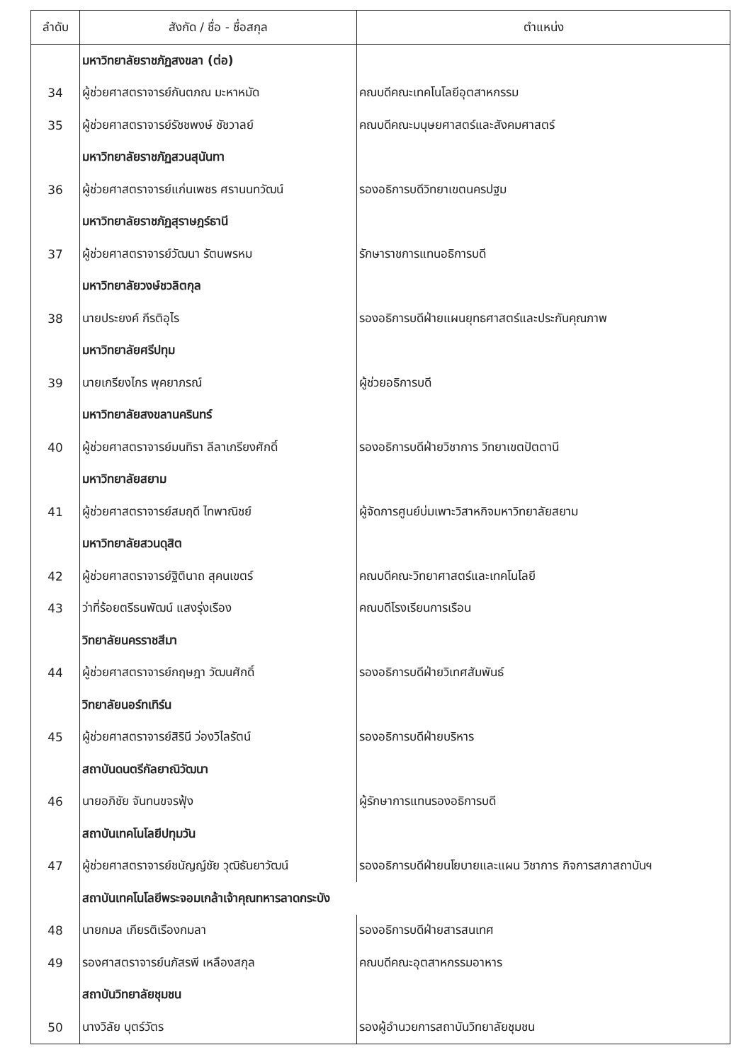| ลำดับ | สังกัด / ชื่อ - ชื่อสกุล | ตำแหน่ง |
| --- | --- | --- |
| | มหาวิทยาลัยราชภัฏสงขลา (ต่อ) | |
| 34 | ผู้ช่วยศาสตราจารย์กันตภณ มะหาหมัด | คณบดีคณะเทคโนโลยีอุตสาหกรรม |
| 35 | ผู้ช่วยศาสตราจารย์รัชชพงษ์ ชัชวาลย์ | คณบดีคณะมนุษยศาสตร์และสังคมศาสตร์ |
| | มหาวิทยาลัยราชภัฏสวนสุนันทา | |
| 36 | ผู้ช่วยศาสตราจารย์แก่นเพชร ศรานนทวัฒน์ | รองอธิการบดีวิทยาเขตนครปฐม |
| | มหาวิทยาลัยราชภัฏสุราษฎร์ธานี | |
| 37 | ผู้ช่วยศาสตราจารย์วัฒนา รัตนพรหม | รักษาราชการแทนอธิการบดี |
| | มหาวิทยาลัยวงษ์ชวลิตกุล | |
| 38 | นายประยงค์ กีรติอุไร | รองอธิการบดีฝ่ายแผนยุทธศาสตร์และประกันคุณภาพ |
| | มหาวิทยาลัยศรีปทุม | |
| 39 | นายเกรียงไกร พุคยาภรณ์ | ผู้ช่วยอธิการบดี |
| | มหาวิทยาลัยสงขลานครินทร์ | |
| 40 | ผู้ช่วยศาสตราจารย์มนทิรา ลีลาเกรียงศักดิ์ | รองอธิการบดีฝ่ายวิชาการ วิทยาเขตปัตตานี |
| | มหาวิทยาลัยสยาม | |
| 41 | ผู้ช่วยศาสตราจารย์สมฤดี ไทพาณิชย์ | ผู้จัดการศูนย์บ่มเพาะวิสาหกิจมหาวิทยาลัยสยาม |
| | มหาวิทยาลัยสวนดุสิต | |
| 42 | ผู้ช่วยศาสตราจารย์ฐิตินาถ สุคนเขตร์ | คณบดีคณะวิทยาศาสตร์และเทคโนโลยี |
| 43 | ว่าที่ร้อยตรีธนพัฒน์ แสงรุ่งเรือง | คณบดีโรงเรียนการเรือน |
| | วิทยาลัยนครราชสีมา | |
| 44 | ผู้ช่วยศาสตราจารย์กฤษฎา วัฒนศักดิ์ | รองอธิการบดีฝ่ายวิเทศสัมพันธ์ |
| | วิทยาลัยนอร์ทเทิร์น | |
| 45 | ผู้ช่วยศาสตราจารย์สิรินี ว่องวิไลรัตน์ | รองอธิการบดีฝ่ายบริหาร |
| | สถาบันดนตรีกัลยาณิวัฒนา | |
| 46 | นายอภิชัย จันทนขจรฟุ้ง | ผู้รักษาการแทนรองอธิการบดี |
| | สถาบันเทคโนโลยีปทุมวัน | |
| 47 | ผู้ช่วยศาสตราจารย์ชนัญญ์ชัย วุฒิธันยาวัฒน์ | รองอธิการบดีฝ่ายนโยบายและแผน วิชาการ กิจการสภาสถาบันฯ |
| | สถาบันเทคโนโลยีพระจอมเกล้าเจ้าคุณทหารลาดกระบัง | |
| 48 | นายกมล เกียรติเรืองกมลา | รองอธิการบดีฝ่ายสารสนเทศ |
| 49 | รองศาสตราจารย์นภัสรพี เหลืองสกุล | คณบดีคณะอุตสาหกรรมอาหาร |
| | สถาบันวิทยาลัยชุมชน | |
| 50 | นางวิลัย บุตร์วัตร | รองผู้อำนวยการสถาบันวิทยาลัยชุมชน |